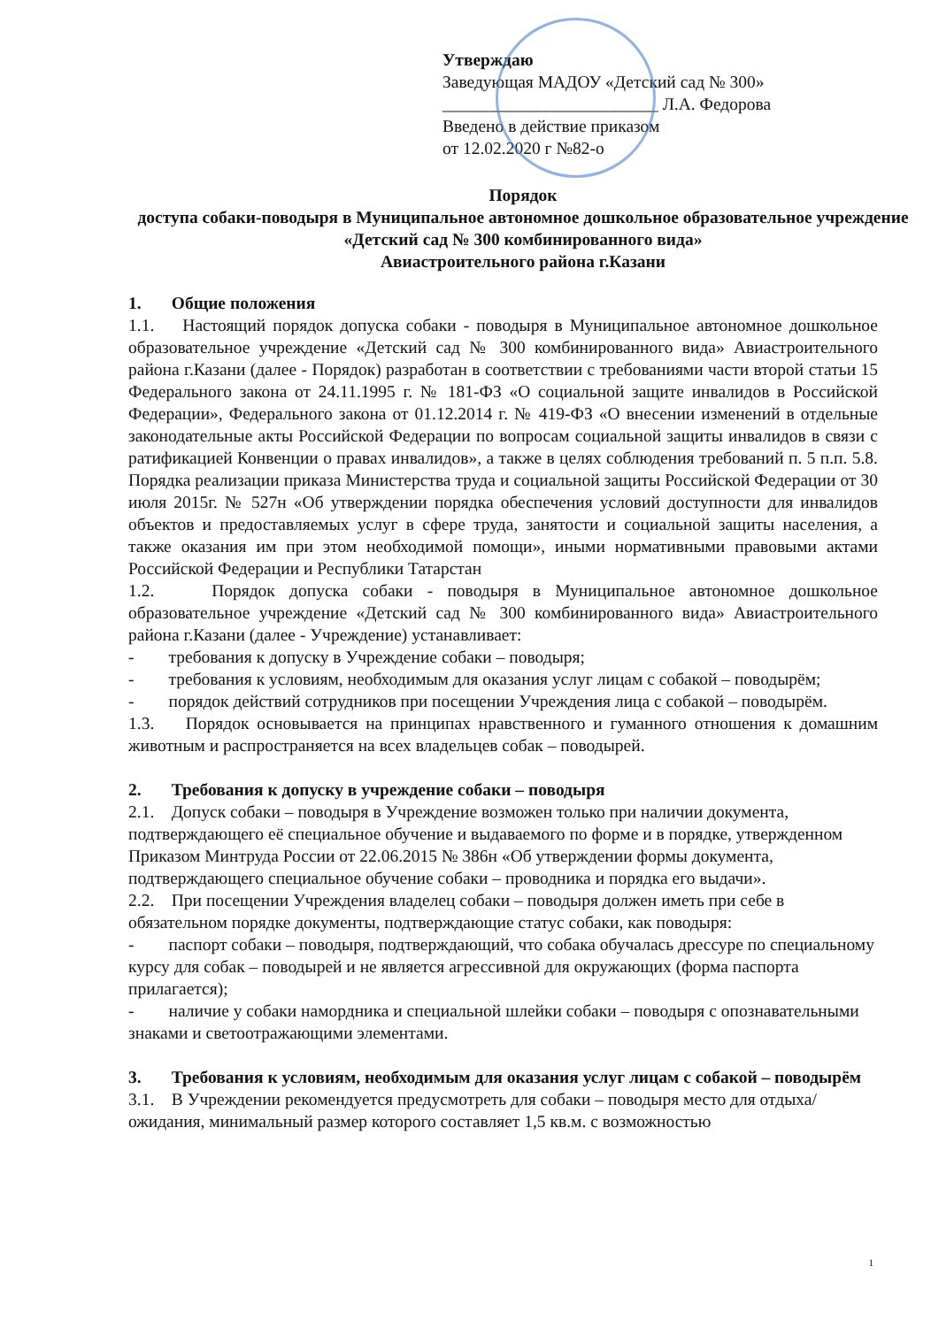Утверждаю
Заведующая МАДОУ «Детский сад № 300»
_________________________ Л.А. Федорова
Введено в действие приказом
от 12.02.2020 г №82-о
Порядок
доступа собаки-поводыря в Муниципальное автономное дошкольное образовательное учреждение «Детский сад № 300 комбинированного вида»
Авиастроительного района г.Казани
1. Общие положения
1.1. Настоящий порядок допуска собаки - поводыря в Муниципальное автономное дошкольное образовательное учреждение «Детский сад № 300 комбинированного вида» Авиастроительного района г.Казани (далее - Порядок) разработан в соответствии с требованиями части второй статьи 15 Федерального закона от 24.11.1995 г. № 181-ФЗ «О социальной защите инвалидов в Российской Федерации», Федерального закона от 01.12.2014 г. № 419-ФЗ «О внесении изменений в отдельные законодательные акты Российской Федерации по вопросам социальной защиты инвалидов в связи с ратификацией Конвенции о правах инвалидов», а также в целях соблюдения требований п. 5 п.п. 5.8. Порядка реализации приказа Министерства труда и социальной защиты Российской Федерации от 30 июля 2015г. № 527н «Об утверждении порядка обеспечения условий доступности для инвалидов объектов и предоставляемых услуг в сфере труда, занятости и социальной защиты населения, а также оказания им при этом необходимой помощи», иными нормативными правовыми актами Российской Федерации и Республики Татарстан
1.2. Порядок допуска собаки - поводыря в Муниципальное автономное дошкольное образовательное учреждение «Детский сад № 300 комбинированного вида» Авиастроительного района г.Казани (далее - Учреждение) устанавливает:
- требования к допуску в Учреждение собаки – поводыря;
- требования к условиям, необходимым для оказания услуг лицам с собакой – поводырём;
- порядок действий сотрудников при посещении Учреждения лица с собакой – поводырём.
1.3. Порядок основывается на принципах нравственного и гуманного отношения к домашним животным и распространяется на всех владельцев собак – поводырей.
2. Требования к допуску в учреждение собаки – поводыря
2.1. Допуск собаки – поводыря в Учреждение возможен только при наличии документа, подтверждающего её специальное обучение и выдаваемого по форме и в порядке, утвержденном Приказом Минтруда России от 22.06.2015 № 386н «Об утверждении формы документа, подтверждающего специальное обучение собаки – проводника и порядка его выдачи».
2.2. При посещении Учреждения владелец собаки – поводыря должен иметь при себе в обязательном порядке документы, подтверждающие статус собаки, как поводыря:
- паспорт собаки – поводыря, подтверждающий, что собака обучалась дрессуре по специальному курсу для собак – поводырей и не является агрессивной для окружающих (форма паспорта прилагается);
- наличие у собаки намордника и специальной шлейки собаки – поводыря с опознавательными знаками и светоотражающими элементами.
3. Требования к условиям, необходимым для оказания услуг лицам с собакой – поводырём
3.1. В Учреждении рекомендуется предусмотреть для собаки – поводыря место для отдыха/ожидания, минимальный размер которого составляет 1,5 кв.м. с возможностью
1